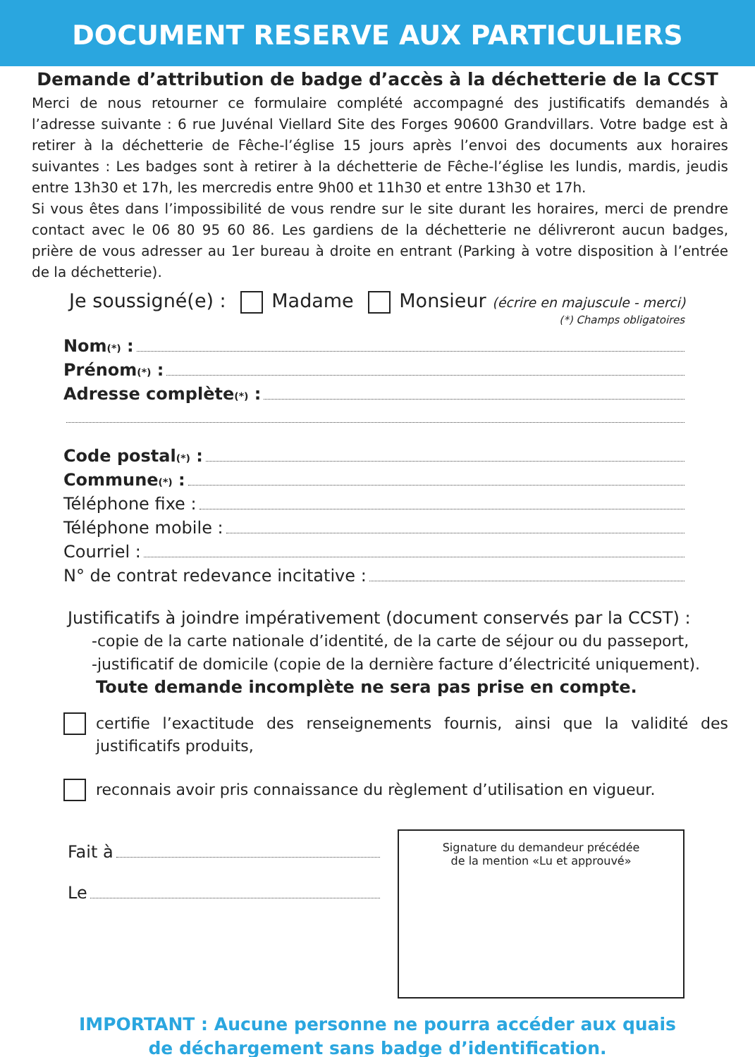DOCUMENT RESERVE AUX PARTICULIERS
Demande d’attribution de badge d’accès à la déchetterie de la CCST
Merci de nous retourner ce formulaire complété accompagné des justificatifs demandés à l’adresse suivante : 6 rue Juvénal Viellard Site des Forges 90600 Grandvillars. Votre badge est à retirer à la déchetterie de Fêche-l’église 15 jours après l’envoi des documents aux horaires suivantes : Les badges sont à retirer à la déchetterie de Fêche-l’église les lundis, mardis, jeudis entre 13h30 et 17h, les mercredis entre 9h00 et 11h30 et entre 13h30 et 17h.
Si vous êtes dans l’impossibilité de vous rendre sur le site durant les horaires, merci de prendre contact avec le 06 80 95 60 86. Les gardiens de la déchetterie ne délivreront aucun badges, prière de vous adresser au 1er bureau à droite en entrant (Parking à votre disposition à l’entrée de la déchetterie).
Je soussigné(e) : Madame Monsieur (écrire en majuscule - merci)
(*) Champs obligatoires
Nom(*) :
Prénom(*) :
Adresse complète(*) :
Code postal(*) :
Commune(*) :
Téléphone fixe :
Téléphone mobile :
Courriel :
N° de contrat redevance incitative :
Justificatifs à joindre impérativement (document conservés par la CCST) :
-copie de la carte nationale d’identité, de la carte de séjour ou du passeport,
-justificatif de domicile (copie de la dernière facture d’électricité uniquement).
Toute demande incomplète ne sera pas prise en compte.
certifie l’exactitude des renseignements fournis, ainsi que la validité des justificatifs produits,
reconnais avoir pris connaissance du règlement d’utilisation en vigueur.
Fait à
Le
Signature du demandeur précédée
de la mention «Lu et approuvé»
IMPORTANT : Aucune personne ne pourra accéder aux quais
de déchargement sans badge d’identification.